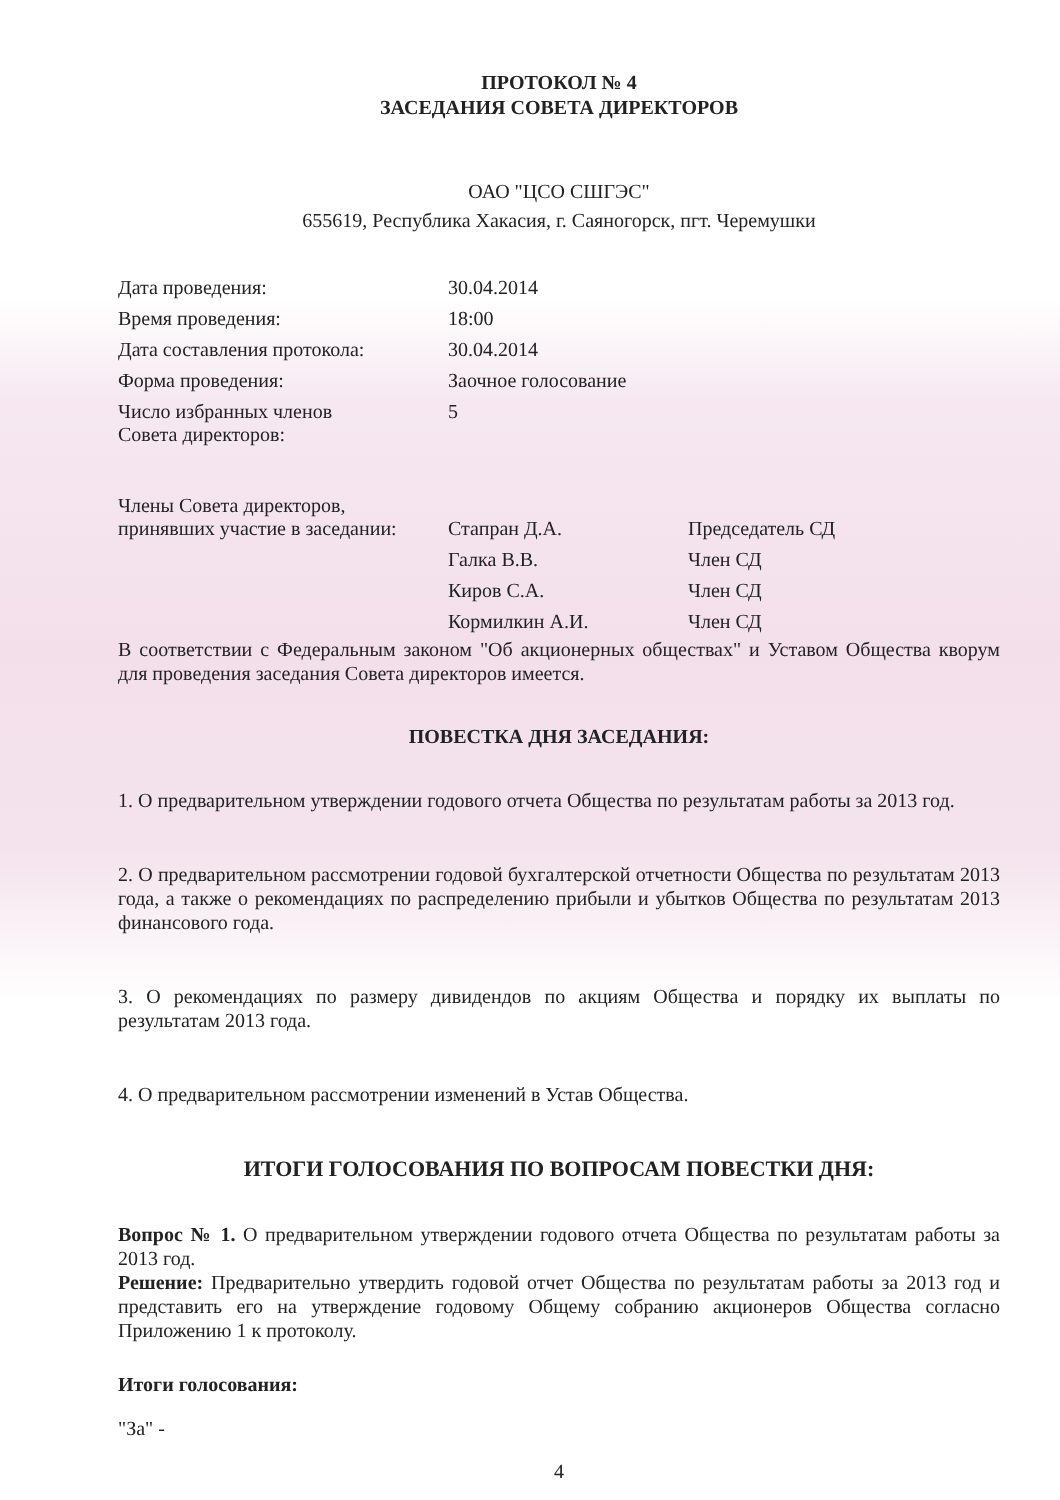ПРОТОКОЛ № 4
ЗАСЕДАНИЯ СОВЕТА ДИРЕКТОРОВ
ОАО "ЦСО СШГЭС"
655619, Республика Хакасия, г. Саяногорск, пгт. Черемушки
| Дата проведения: | 30.04.2014 |
| Время проведения: | 18:00 |
| Дата составления протокола: | 30.04.2014 |
| Форма проведения: | Заочное голосование |
| Число избранных членов Совета директоров: | 5 |
| Члены Совета директоров, принявших участие в заседании: | Стапран Д.А. | Председатель СД |
| | Галка В.В. | Член СД |
| | Киров С.А. | Член СД |
| | Кормилкин А.И. | Член СД |
В соответствии с Федеральным законом "Об акционерных обществах" и Уставом Общества кворум для проведения заседания Совета директоров имеется.
ПОВЕСТКА ДНЯ ЗАСЕДАНИЯ:
1. О предварительном утверждении годового отчета Общества по результатам работы за 2013 год.
2. О предварительном рассмотрении годовой бухгалтерской отчетности Общества по результатам 2013 года, а также о рекомендациях по распределению прибыли и убытков Общества по результатам 2013 финансового года.
3. О рекомендациях по размеру дивидендов по акциям Общества и порядку их выплаты по результатам 2013 года.
4. О предварительном рассмотрении изменений в Устав Общества.
ИТОГИ ГОЛОСОВАНИЯ ПО ВОПРОСАМ ПОВЕСТКИ ДНЯ:
Вопрос № 1. О предварительном утверждении годового отчета Общества по результатам работы за 2013 год.
Решение: Предварительно утвердить годовой отчет Общества по результатам работы за 2013 год и представить его на утверждение годовому Общему собранию акционеров Общества согласно Приложению 1 к протоколу.
Итоги голосования:
"За" -
4